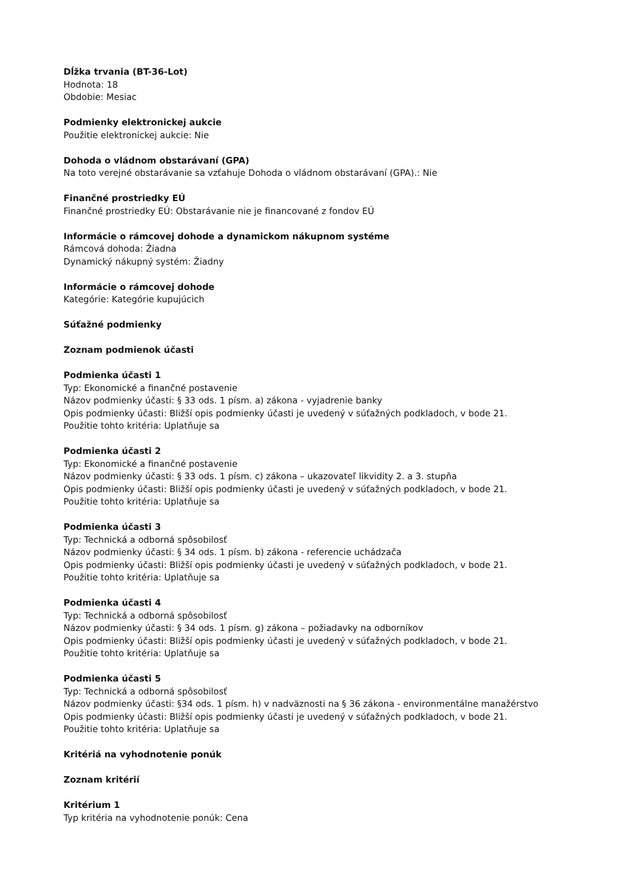Dĺžka trvania (BT-36-Lot)
Hodnota: 18
Obdobie: Mesiac
Podmienky elektronickej aukcie
Použitie elektronickej aukcie: Nie
Dohoda o vládnom obstarávaní (GPA)
Na toto verejné obstarávanie sa vzťahuje Dohoda o vládnom obstarávaní (GPA).: Nie
Finančné prostriedky EÚ
Finančné prostriedky EÚ: Obstarávanie nie je financované z fondov EÚ
Informácie o rámcovej dohode a dynamickom nákupnom systéme
Rámcová dohoda: Žiadna
Dynamický nákupný systém: Žiadny
Informácie o rámcovej dohode
Kategórie: Kategórie kupujúcich
Súťažné podmienky
Zoznam podmienok účasti
Podmienka účasti 1
Typ: Ekonomické a finančné postavenie
Názov podmienky účasti: § 33 ods. 1 písm. a) zákona - vyjadrenie banky
Opis podmienky účasti: Bližší opis podmienky účasti je uvedený v súťažných podkladoch, v bode 21.
Použitie tohto kritéria: Uplatňuje sa
Podmienka účasti 2
Typ: Ekonomické a finančné postavenie
Názov podmienky účasti: § 33 ods. 1 písm. c) zákona – ukazovateľ likvidity 2. a 3. stupňa
Opis podmienky účasti: Bližší opis podmienky účasti je uvedený v súťažných podkladoch, v bode 21.
Použitie tohto kritéria: Uplatňuje sa
Podmienka účasti 3
Typ: Technická a odborná spôsobilosť
Názov podmienky účasti: § 34 ods. 1 písm. b) zákona - referencie uchádzača
Opis podmienky účasti: Bližší opis podmienky účasti je uvedený v súťažných podkladoch, v bode 21.
Použitie tohto kritéria: Uplatňuje sa
Podmienka účasti 4
Typ: Technická a odborná spôsobilosť
Názov podmienky účasti: § 34 ods. 1 písm. g) zákona – požiadavky na odborníkov
Opis podmienky účasti: Bližší opis podmienky účasti je uvedený v súťažných podkladoch, v bode 21.
Použitie tohto kritéria: Uplatňuje sa
Podmienka účasti 5
Typ: Technická a odborná spôsobilosť
Názov podmienky účasti: §34 ods. 1 písm. h) v nadväznosti na § 36 zákona - environmentálne manažérstvo
Opis podmienky účasti: Bližší opis podmienky účasti je uvedený v súťažných podkladoch, v bode 21.
Použitie tohto kritéria: Uplatňuje sa
Kritériá na vyhodnotenie ponúk
Zoznam kritérií
Kritérium 1
Typ kritéria na vyhodnotenie ponúk: Cena